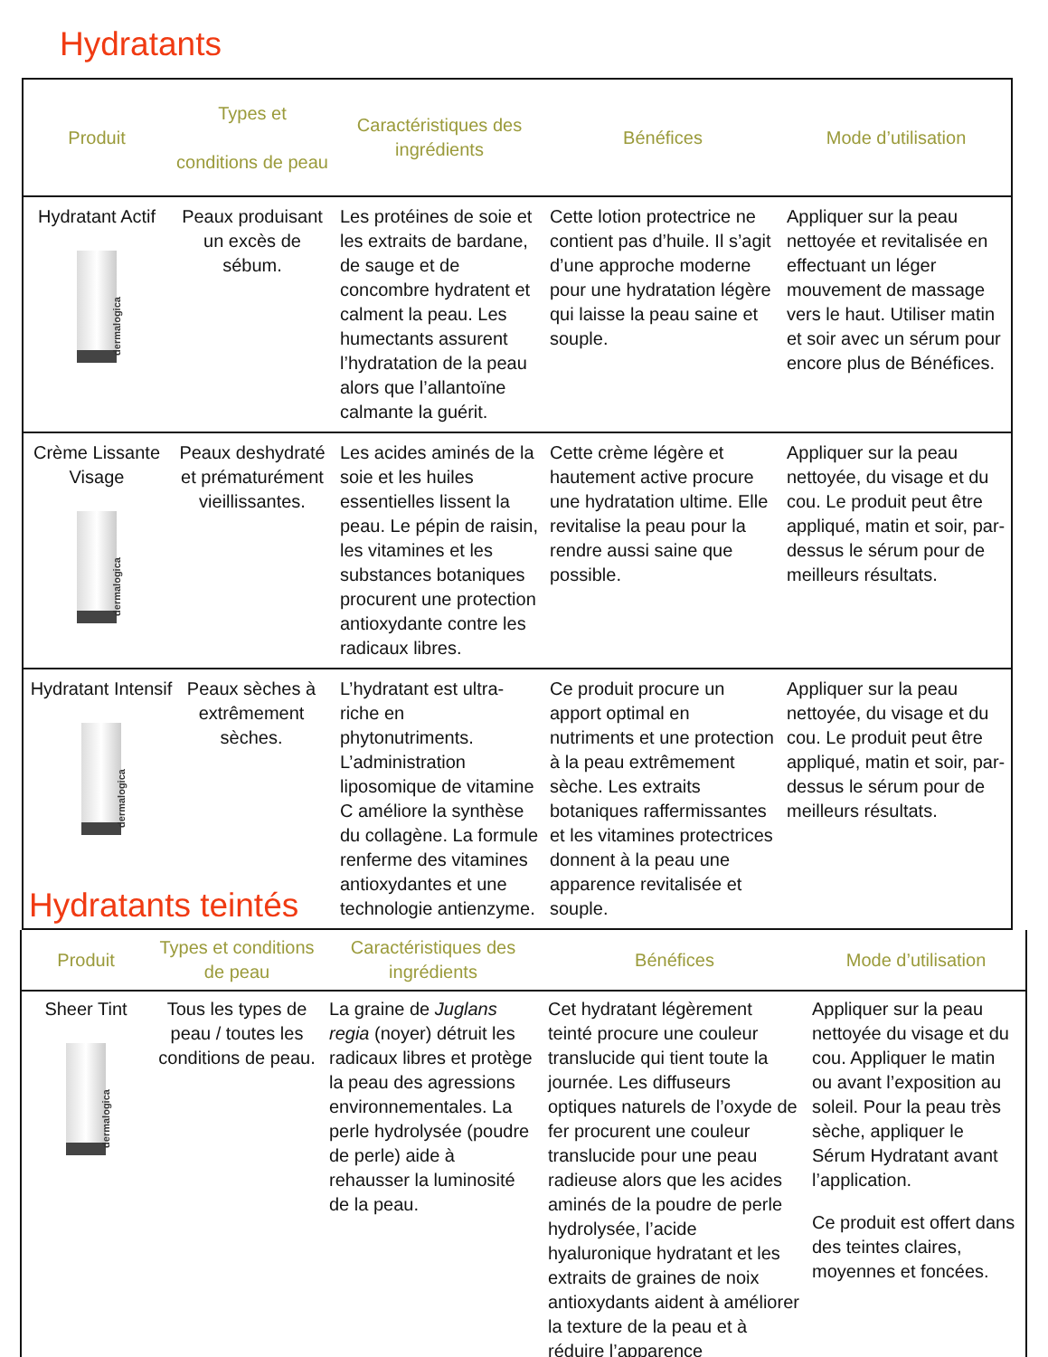Hydratants
| Produit | Types et conditions de peau | Caractéristiques des ingrédients | Bénéfices | Mode d’utilisation |
| --- | --- | --- | --- | --- |
| Hydratant Actif dermalogica | Peaux produisant un excès de sébum. | Les protéines de soie et les extraits de bardane, de sauge et de concombre hydratent et calment la peau. Les humectants assurent l’hydratation de la peau alors que l’allantoïne calmante la guérit. | Cette lotion protectrice ne contient pas d’huile. Il s’agit d’une approche moderne pour une hydratation légère qui laisse la peau saine et souple. | Appliquer sur la peau nettoyée et revitalisée en effectuant un léger mouvement de massage vers le haut. Utiliser matin et soir avec un sérum pour encore plus de Bénéfices. |
| Crème Lissante Visage dermalogica | Peaux deshydraté et prématurément vieillissantes. | Les acides aminés de la soie et les huiles essentielles lissent la peau. Le pépin de raisin, les vitamines et les substances botaniques procurent une protection antioxydante contre les radicaux libres. | Cette crème légère et hautement active procure une hydratation ultime. Elle revitalise la peau pour la rendre aussi saine que possible. | Appliquer sur la peau nettoyée, du visage et du cou. Le produit peut être appliqué, matin et soir, par-dessus le sérum pour de meilleurs résultats. |
| Hydratant Intensif dermalogica Peaux sèches à extrêmement sèches. Hydratants teintés | | L’hydratant est ultra-riche en phytonutriments. L’administration liposomique de vitamine C améliore la synthèse du collagène. La formule renferme des vitamines antioxydantes et une technologie antienzyme. | Ce produit procure un apport optimal en nutriments et une protection à la peau extrêmement sèche. Les extraits botaniques raffermissantes et les vitamines protectrices donnent à la peau une apparence revitalisée et souple. | Appliquer sur la peau nettoyée, du visage et du cou. Le produit peut être appliqué, matin et soir, par-dessus le sérum pour de meilleurs résultats. |
| Produit | Types et conditions de peau | Caractéristiques des ingrédients | Bénéfices | Mode d’utilisation |
| --- | --- | --- | --- | --- |
| Sheer Tint dermalogica | Tous les types de peau / toutes les conditions de peau. | La graine de Juglans regia (noyer) détruit les radicaux libres et protège la peau des agressions environnementales. La perle hydrolysée (poudre de perle) aide à rehausser la luminosité de la peau. | Cet hydratant légèrement teinté procure une couleur translucide qui tient toute la journée. Les diffuseurs optiques naturels de l’oxyde de fer procurent une couleur translucide pour une peau radieuse alors que les acides aminés de la poudre de perle hydrolysée, l’acide hyaluronique hydratant et les extraits de graines de noix antioxydants aident à améliorer la texture de la peau et à réduire l’apparence | Appliquer sur la peau nettoyée du visage et du cou. Appliquer le matin ou avant l’exposition au soleil. Pour la peau très sèche, appliquer le Sérum Hydratant avant l’application. Ce produit est offert dans des teintes claires, moyennes et foncées. |